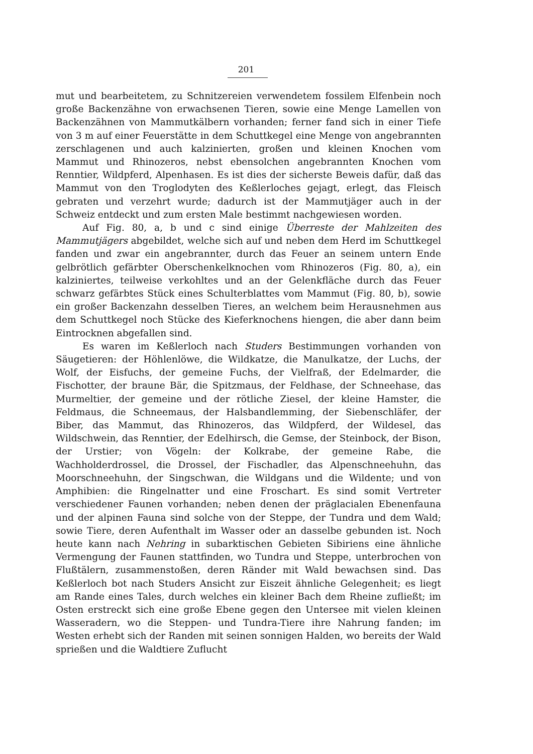201
mut und bearbeitetem, zu Schnitzereien verwendetem fossilem Elfenbein noch große Backenzähne von erwachsenen Tieren, sowie eine Menge Lamellen von Backenzähnen von Mammutkälbern vorhanden; ferner fand sich in einer Tiefe von 3 m auf einer Feuerstätte in dem Schuttkegel eine Menge von angebrannten zerschlagenen und auch kalzinierten, großen und kleinen Knochen vom Mammut und Rhinozeros, nebst ebensolchen angebrannten Knochen vom Renntier, Wildpferd, Alpenhasen. Es ist dies der sicherste Beweis dafür, daß das Mammut von den Troglodyten des Keßlerloches gejagt, erlegt, das Fleisch gebraten und verzehrt wurde; dadurch ist der Mammutjäger auch in der Schweiz entdeckt und zum ersten Male bestimmt nachgewiesen worden.
Auf Fig. 80, a, b und c sind einige Überreste der Mahlzeiten des Mammutjägers abgebildet, welche sich auf und neben dem Herd im Schuttkegel fanden und zwar ein angebrannter, durch das Feuer an seinem untern Ende gelbrötlich gefärbter Oberschenkelknochen vom Rhinozeros (Fig. 80, a), ein kalziniertes, teilweise verkohltes und an der Gelenkfläche durch das Feuer schwarz gefärbtes Stück eines Schulterblattes vom Mammut (Fig. 80, b), sowie ein großer Backenzahn desselben Tieres, an welchem beim Herausnehmen aus dem Schuttkegel noch Stücke des Kieferknochens hiengen, die aber dann beim Eintrocknen abgefallen sind.
Es waren im Keßlerloch nach Studers Bestimmungen vorhanden von Säugetieren: der Höhlenlöwe, die Wildkatze, die Manulkatze, der Luchs, der Wolf, der Eisfuchs, der gemeine Fuchs, der Vielfraß, der Edelmarder, die Fischotter, der braune Bär, die Spitzmaus, der Feldhase, der Schneehase, das Murmeltier, der gemeine und der rötliche Ziesel, der kleine Hamster, die Feldmaus, die Schneemaus, der Halsbandlemming, der Siebenschläfer, der Biber, das Mammut, das Rhinozeros, das Wildpferd, der Wildesel, das Wildschwein, das Renntier, der Edelhirsch, die Gemse, der Steinbock, der Bison, der Urstier; von Vögeln: der Kolkrabe, der gemeine Rabe, die Wachholderdrossel, die Drossel, der Fischadler, das Alpenschneehuhn, das Moorschneehuhn, der Singschwan, die Wildgans und die Wildente; und von Amphibien: die Ringelnatter und eine Froschart. Es sind somit Vertreter verschiedener Faunen vorhanden; neben denen der präglacialen Ebenenfauna und der alpinen Fauna sind solche von der Steppe, der Tundra und dem Wald; sowie Tiere, deren Aufenthalt im Wasser oder an dasselbe gebunden ist. Noch heute kann nach Nehring in subarktischen Gebieten Sibiriens eine ähnliche Vermengung der Faunen stattfinden, wo Tundra und Steppe, unterbrochen von Flußtälern, zusammenstoßen, deren Ränder mit Wald bewachsen sind. Das Keßlerloch bot nach Studers Ansicht zur Eiszeit ähnliche Gelegenheit; es liegt am Rande eines Tales, durch welches ein kleiner Bach dem Rheine zufließt; im Osten erstreckt sich eine große Ebene gegen den Untersee mit vielen kleinen Wasseradern, wo die Steppen- und Tundra-Tiere ihre Nahrung fanden; im Westen erhebt sich der Randen mit seinen sonnigen Halden, wo bereits der Wald sprießen und die Waldtiere Zuflucht